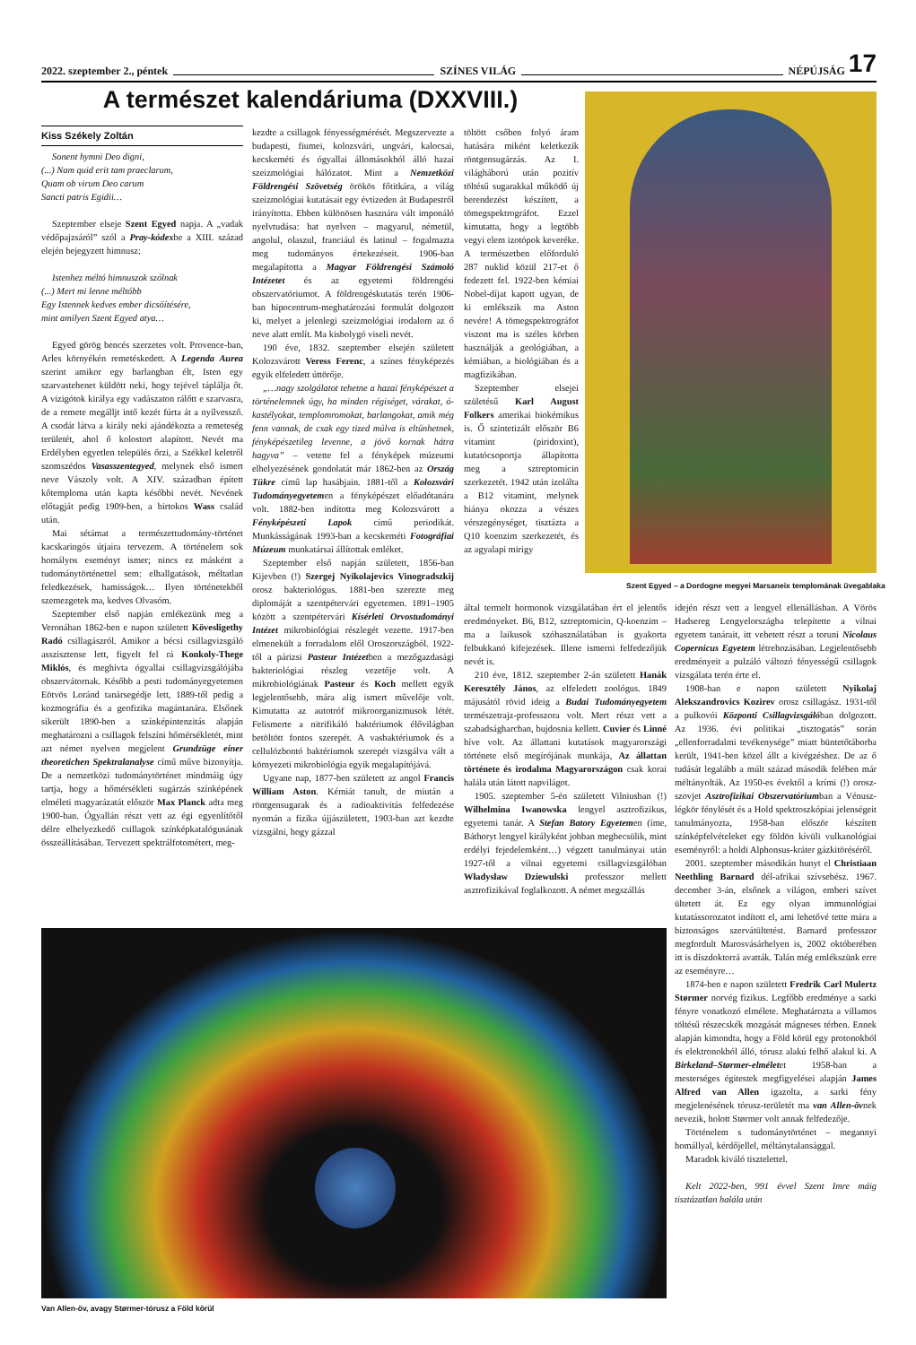2022. szeptember 2., péntek SZÍNES VILÁG NÉPÚJSÁG 17
A természet kalendáriuma (DXXVIII.)
Kiss Székely Zoltán
Sonent hymni Deo digni,
(...) Nam quid erit tam praeclarum,
Quam ob virum Deo carum
Sancti patris Egidii…
Szeptember elseje Szent Egyed napja. A „vadak védőpajzsáról” szól a Pray-kódexbe a XIII. század elején bejegyzett himnusz:
Istenhez méltó himnuszok szólnak
(...) Mert mi lenne méltóbb
Egy Istennek kedves ember dicsőítésére,
mint amilyen Szent Egyed atya…
Egyed görög bencés szerzetes volt. Provence-ban, Arles környékén remetéskedett. A Legenda Aurea szerint amikor egy barlangban élt, Isten egy szarvastehenet küldött neki, hogy tejével táplálja őt. A vizigótok királya egy vadászaton rálőtt e szarvasra, de a remete megálljt intő kezét fúrta át a nyílvessző. A csodát látva a király neki ajándékozta a remeteség területét, ahol ő kolostort alapított. Nevét ma Erdélyben egyetlen település őrzi, a Székkel keletről szomszédos Vasasszentegyed, melynek első ismert neve Vászoly volt. A XIV. században épített kőtemploma után kapta későbbi nevét. Nevének előtagját pedig 1909-ben, a birtokos Wass család után.
Mai sétámat a természettudomány-történet kacskaringós útjaira tervezem. A történelem sok homályos eseményt ismer; nincs ez másként a tudománytörténettel sem: elhallgatások, méltatlan feledkezések, hamisságok… Ilyen történetekből szemezgetek ma, kedves Olvasóm.
Szeptember első napján emlékezünk meg a Veronában 1862-ben e napon született Kövesligethy Radó csillagászról. Amikor a bécsi csillagvizsgáló asszisztense lett, figyelt fel rá Konkoly-Thege Miklós, és meghívta ógyallai csillagvizsgálójába obszervátornak. Később a pesti tudományegyetemen Eötvös Loránd tanársegédje lett, 1889-től pedig a kozmográfia és a geofizika magántanára. Elsőnek sikerült 1890-ben a színképintenzitás alapján meghatározni a csillagok felszíni hőmérsékletét, mint azt német nyelven megjelent Grundzüge einer theoretichen Spektralanalyse című műve bizonyítja. De a nemzetközi tudománytörténet mindmáig úgy tartja, hogy a hőmérsékleti sugárzás színképének elméleti magyarázatát először Max Planck adta meg 1900-ban. Ógyallán részt vett az égi egyenlítőtől délre elhelyezkedő csillagok színképkatalógusának összeállításában. Tervezett spektrálfotométert, meg-
kezdte a csillagok fényességmérését. Megszervezte a budapesti, fiumei, kolozsvári, ungvári, kalocsai, kecskeméti és ógyallai állomásokból álló hazai szeizmológiai hálózatot. Mint a Nemzetközi Földrengési Szövetség örökös főtitkára, a világ szeizmológiai kutatásait egy évtizeden át Budapestről irányította. Ebben különösen hasznára vált imponáló nyelvtudása: hat nyelven – magyarul, németül, angolul, olaszul, franciául és latinul – fogalmazta meg tudományos értekezéseit. 1906-ban megalapította a Magyar Földrengési Számoló Intézetet és az egyetemi földrengési obszervatóriumot. A földrengéskutatás terén 1906-ban hipocentrum-meghatározási formulát dolgozott ki, melyet a jelenlegi szeizmológiai irodalom az ő neve alatt említ. Ma kisbolygó viseli nevét.
190 éve, 1832. szeptember elsején született Kolozsvárott Veress Ferenc, a színes fényképezés egyik elfeledett úttörője.
„…nagy szolgálatot tehetne a hazai fényképészet a történelemnek úgy, ha minden régiséget, várakat, ó-kastélyokat, templomromokat, barlangokat, amik még fenn vannak, de csak egy tized múlva is eltűnhetnek, fényképészetileg levenne, a jövő kornak hátra hagyva” – vetette fel a fényképek múzeumi elhelyezésének gondolatát már 1862-ben az Ország Tükre című lap hasábjain. 1881-től a Kolozsvári Tudományegyetemen a fényképészet előadótanára volt. 1882-ben indította meg Kolozsvárott a Fényképészeti Lapok című periodikát. Munkásságának 1993-ban a kecskeméti Fotográfiai Múzeum munkatársai állítottak emléket.
Szeptember első napján született, 1856-ban Kijevben (!) Szergej Nyikolajevics Vinogradszkij orosz bakteriológus. 1881-ben szerezte meg diplomáját a szentpétervári egyetemen. 1891–1905 között a szentpétervári Kísérleti Orvostudományi Intézet mikrobiológiai részlegét vezette. 1917-ben elmenekült a forradalom elől Oroszországból. 1922-től a párizsi Pasteur Intézetben a mezőgazdasági bakteriológiai részleg vezetője volt. A mikrobiológiának Pasteur és Koch mellett egyik legjelentősebb, mára alig ismert művelője volt. Kimutatta az autotróf mikroorganizmusok létét. Felismerte a nitrifikáló baktériumok élővilágban betöltött fontos szerepét. A vasbaktériumok és a cellulózbontó baktériumok szerepét vizsgálva vált a környezeti mikrobiológia egyik megalapítójává.
Ugyane nap, 1877-ben született az angol Francis William Aston. Kémiát tanult, de miután a röntgensugarak és a radioaktivitás felfedezése nyomán a fizika újjászületett, 1903-ban azt kezdte vizsgálni, hogy gázzal
töltött csőben folyó áram hatására miként keletkezik röntgensugárzás. Az I. világháború után pozitív töltésű sugarakkal működő új berendezést készített, a tömegspektrográfot. Ezzel kimutatta, hogy a legtöbb vegyi elem izotópok keveréke. A természetben előforduló 287 nuklid közül 217-et ő fedezett fel. 1922-ben kémiai Nobel-díjat kapott ugyan, de ki emlékszik ma Aston nevére! A tömegspektrográfot viszont ma is széles körben használják a geológiában, a kémiában, a biológiában és a magfizikában.
Szeptember elsejei születésű Karl August Folkers amerikai biokémikus is. Ő szintetizált először B6 vitamint (piridoxint), kutatócsoportja állapította meg a sztreptomicin szerkezetét. 1942 után izolálta a B12 vitamint, melynek hiánya okozza a vészes vérszegénységet, tisztázta a Q10 koenzim szerkezetét, és az agyalapi mirigy
Szent Egyed – a Dordogne megyei Marsaneix templomának üvegablaka
által termelt hormonok vizsgálatában ért el jelentős eredményeket. B6, B12, sztreptomicin, Q-koenzim – ma a laikusok szóhasználatában is gyakorta felbukkanó kifejezések. Illene ismerni felfedezőjük nevét is.
210 éve, 1812. szeptember 2-án született Hanák Keresztély János, az elfeledett zoológus. 1849 májusától rövid ideig a Budai Tudományegyetem természetrajz-professzora volt. Mert részt vett a szabadságharcban, bujdosnia kellett. Cuvier és Linné híve volt. Az állattani kutatások magyarországi története első megírójának munkája, Az állattan története és irodalma Magyarországon csak korai halála után látott napvilágot.
1905. szeptember 5-én született Vilniusban (!) Wilhelmina Iwanowska lengyel asztrofizikus, egyetemi tanár. A Stefan Batory Egyetemen (íme, Báthoryt lengyel királyként jobban megbecsülik, mint erdélyi fejedelemként…) végzett tanulmányai után 1927-től a vilnai egyetemi csillagvizsgálóban Władysław Dziewulski professzor mellett asztrofizikával foglalkozott. A német megszállás
idején részt vett a lengyel ellenállásban. A Vörös Hadsereg Lengyelországba telepítette a vilnai egyetem tanárait, itt vehetett részt a toruni Nicolaus Copernicus Egyetem létrehozásában. Legjelentősebb eredményeit a pulzáló változó fényességű csillagok vizsgálata terén érte el.
1908-ban e napon született Nyikolaj Alekszandrovics Kozirev orosz csillagász. 1931-től a pulkovói Központi Csillagvizsgálóban dolgozott. Az 1936. évi politikai „tisztogatás” során „ellenforradalmi tevékenysége” miatt büntetőtáborba került, 1941-ben közel állt a kivégzéshez. De az ő tudását legalább a múlt század második felében már méltányolták. Az 1950-es évektől a krími (!) orosz-szovjet Asztrofizikai Obszervatóriumban a Vénusz-légkör fénylését és a Hold spektroszkópiai jelenségeit tanulmányozta, 1958-ban először készített színképfelvételeket egy földön kívüli vulkanológiai eseményről: a holdi Alphonsus-kráter gázkitöréséről.
2001. szeptember másodikán hunyt el Christiaan Neethling Barnard dél-afrikai szívsebész. 1967. december 3-án, elsőnek a világon, emberi szívet ültetett át. Ez egy olyan immunológiai kutatássorozatot indított el, ami lehetővé tette mára a biztonságos szervátültetést. Barnard professzor megfordult Marosvásárhelyen is, 2002 októberében itt is díszdoktorrá avatták. Talán még emlékszünk erre az eseményre…
1874-ben e napon született Fredrik Carl Mulertz Størmer norvég fizikus. Legfőbb eredménye a sarki fényre vonatkozó elmélete. Meghatározta a villamos töltésű részecskék mozgását mágneses térben. Ennek alapján kimondta, hogy a Föld körül egy protonokból és elektronokból álló, tórusz alakú felhő alakul ki. A Birkeland–Størmer-elméletet 1958-ban a mesterséges égitestek megfigyelései alapján James Alfred van Allen igazolta, a sarki fény megjelenésének tórusz-területét ma van Allen-övnek nevezik, holott Størmer volt annak felfedezője.
Történelem s tudománytörténet – megannyi homállyal, kérdőjellel, méltánytalansággal.
Maradok kiváló tisztelettel.
Kelt 2022-ben, 991 évvel Szent Imre máig tisztázatlan halála után
Van Allen-öv, avagy Størmer-tórusz a Föld körül